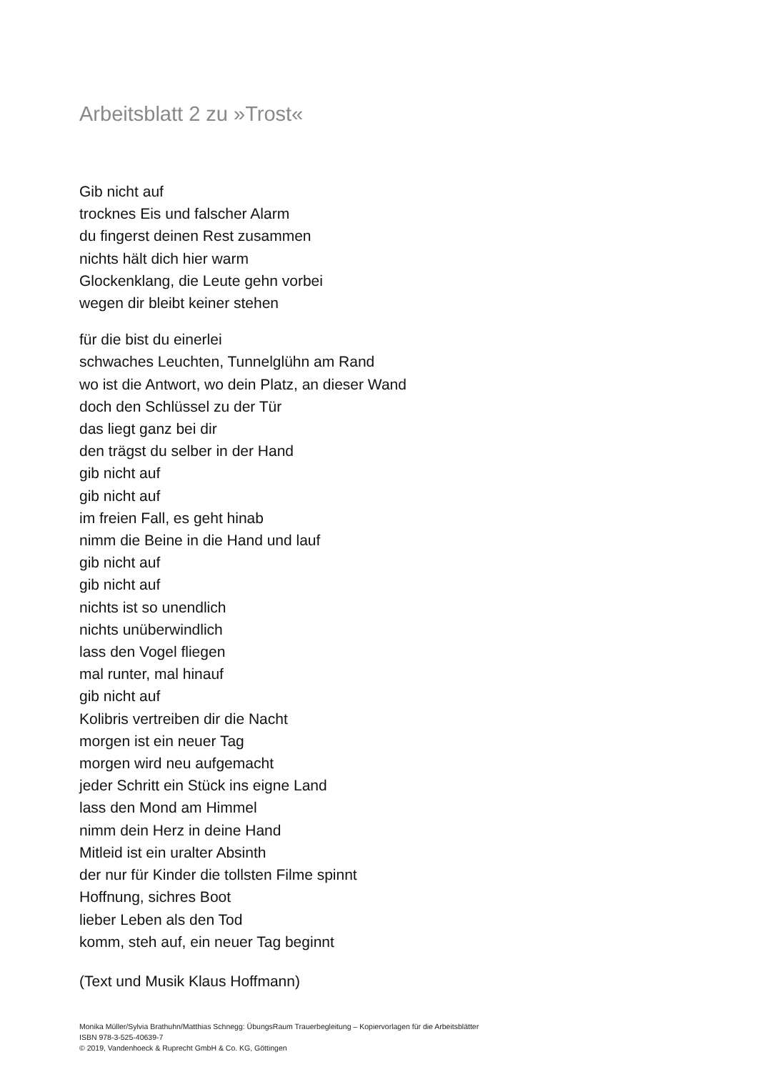Arbeitsblatt 2 zu »Trost«
Gib nicht auf
trocknes Eis und falscher Alarm
du fingerst deinen Rest zusammen
nichts hält dich hier warm
Glockenklang, die Leute gehn vorbei
wegen dir bleibt keiner stehen
für die bist du einerlei
schwaches Leuchten, Tunnelglühn am Rand
wo ist die Antwort, wo dein Platz, an dieser Wand
doch den Schlüssel zu der Tür
das liegt ganz bei dir
den trägst du selber in der Hand
gib nicht auf
gib nicht auf
im freien Fall, es geht hinab
nimm die Beine in die Hand und lauf
gib nicht auf
gib nicht auf
nichts ist so unendlich
nichts unüberwindlich
lass den Vogel fliegen
mal runter, mal hinauf
gib nicht auf
Kolibris vertreiben dir die Nacht
morgen ist ein neuer Tag
morgen wird neu aufgemacht
jeder Schritt ein Stück ins eigne Land
lass den Mond am Himmel
nimm dein Herz in deine Hand
Mitleid ist ein uralter Absinth
der nur für Kinder die tollsten Filme spinnt
Hoffnung, sichres Boot
lieber Leben als den Tod
komm, steh auf, ein neuer Tag beginnt
(Text und Musik Klaus Hoffmann)
Monika Müller/Sylvia Brathuhn/Matthias Schnegg: ÜbungsRaum Trauerbegleitung – Kopiervorlagen für die Arbeitsblätter
ISBN 978-3-525-40639-7
© 2019, Vandenhoeck & Ruprecht GmbH & Co. KG, Göttingen